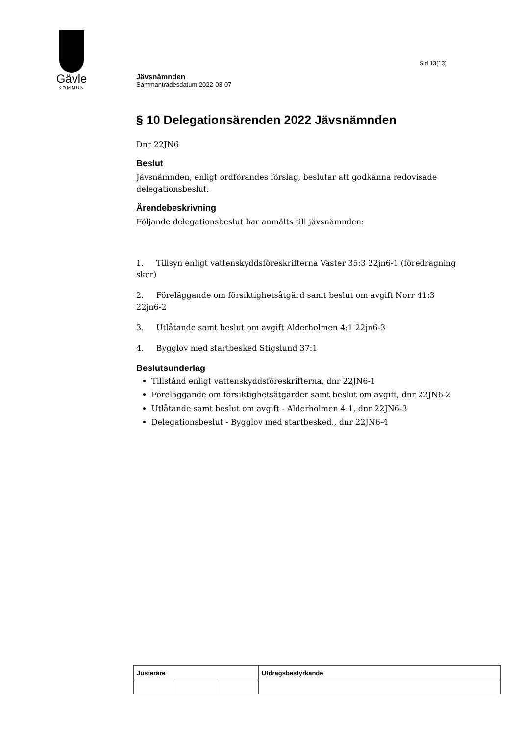Gävle
KOMMUN
Sid 13(13)
Jävsnämnden
Sammanträdesdatum 2022-03-07
§ 10 Delegationsärenden 2022 Jävsnämnden
Dnr 22JN6
Beslut
Jävsnämnden, enligt ordförandes förslag, beslutar att godkänna redovisade delegationsbeslut.
Ärendebeskrivning
Följande delegationsbeslut har anmälts till jävsnämnden:
1. Tillsyn enligt vattenskyddsföreskrifterna Väster 35:3 22jn6-1 (föredragning sker)
2. Föreläggande om försiktighetsåtgärd samt beslut om avgift Norr 41:3 22jn6-2
3. Utlåtande samt beslut om avgift Alderholmen 4:1 22jn6-3
4. Bygglov med startbesked Stigslund 37:1
Beslutsunderlag
Tillstånd enligt vattenskyddsföreskrifterna, dnr 22JN6-1
Föreläggande om försiktighetsåtgärder samt beslut om avgift, dnr 22JN6-2
Utlåtande samt beslut om avgift - Alderholmen 4:1, dnr 22JN6-3
Delegationsbeslut - Bygglov med startbesked., dnr 22JN6-4
| Justerare | | | Utdragsbestyrkande |
| --- | --- | --- | --- |